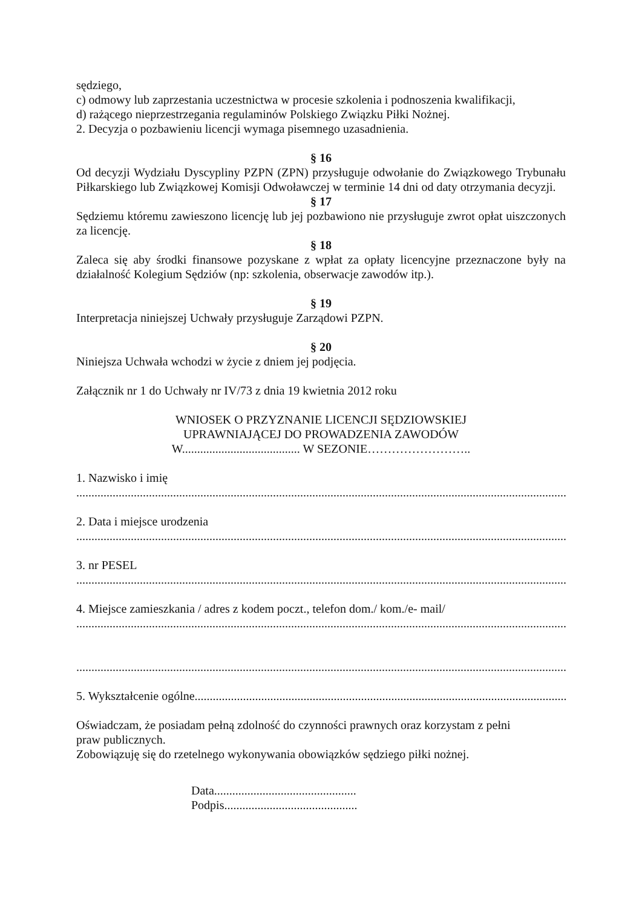sędziego,
c) odmowy lub zaprzestania uczestnictwa w procesie szkolenia i podnoszenia kwalifikacji,
d) rażącego nieprzestrzegania regulaminów Polskiego Związku Piłki Nożnej.
2. Decyzja o pozbawieniu licencji wymaga pisemnego uzasadnienia.
§ 16
Od decyzji Wydziału Dyscypliny PZPN (ZPN) przysługuje odwołanie do Związkowego Trybunału Piłkarskiego lub Związkowej Komisji Odwoławczej w terminie 14 dni od daty otrzymania decyzji.
§ 17
Sędziemu któremu zawieszono licencję lub jej pozbawiono nie przysługuje zwrot opłat uiszczonych za licencję.
§ 18
Zaleca się aby środki finansowe pozyskane z wpłat za opłaty licencyjne przeznaczone były na działalność Kolegium Sędziów (np: szkolenia, obserwacje zawodów itp.).
§ 19
Interpretacja niniejszej Uchwały przysługuje Zarządowi PZPN.
§ 20
Niniejsza Uchwała wchodzi w życie z dniem jej podjęcia.
Załącznik nr 1 do Uchwały nr IV/73 z dnia 19 kwietnia 2012 roku
WNIOSEK O PRZYZNANIE LICENCJI SĘDZIOWSKIEJ
UPRAWNIAJĄCEJ DO PROWADZENIA ZAWODÓW
W....................................... W SEZONIE……………………..
1. Nazwisko i imię
....................................................................................................................................................................
2. Data i miejsce urodzenia
....................................................................................................................................................................
3. nr PESEL
....................................................................................................................................................................
4. Miejsce zamieszkania / adres z kodem poczt., telefon dom./ kom./e- mail/
....................................................................................................................................................................
....................................................................................................................................................................
5. Wykształcenie ogólne.......................................................................................................................................
Oświadczam, że posiadam pełną zdolność do czynności prawnych oraz korzystam z pełni
praw publicznych.
Zobowiązuję się do rzetelnego wykonywania obowiązków sędziego piłki nożnej.
Data...............................................
Podpis............................................